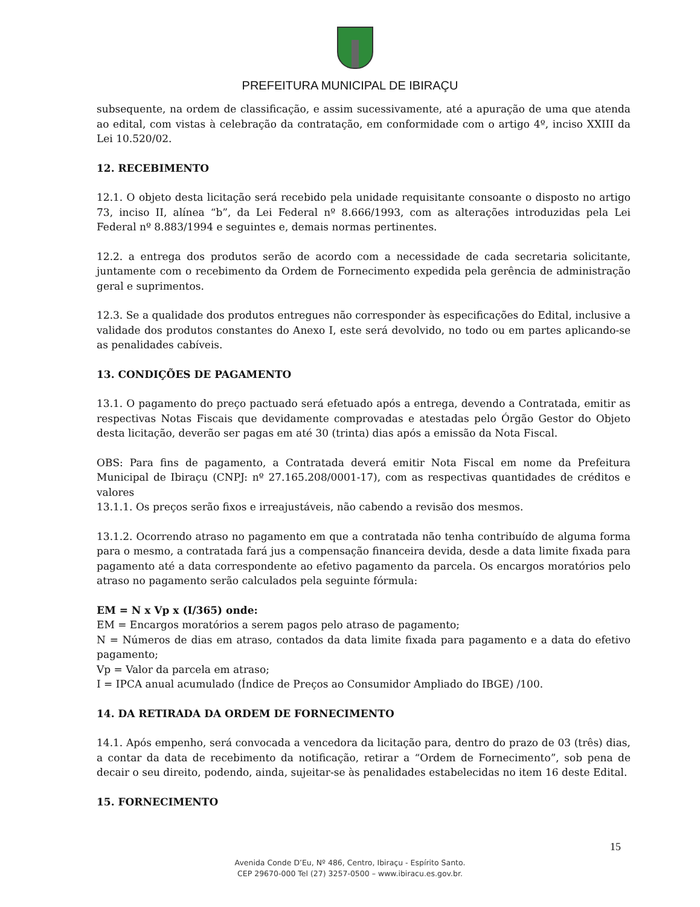PREFEITURA MUNICIPAL DE IBIRAÇU
subsequente, na ordem de classificação, e assim sucessivamente, até a apuração de uma que atenda ao edital, com vistas à celebração da contratação, em conformidade com o artigo 4º, inciso XXIII da Lei 10.520/02.
12. RECEBIMENTO
12.1. O objeto desta licitação será recebido pela unidade requisitante consoante o disposto no artigo 73, inciso II, alínea “b”, da Lei Federal nº 8.666/1993, com as alterações introduzidas pela Lei Federal nº 8.883/1994 e seguintes e, demais normas pertinentes.
12.2. a entrega dos produtos serão de acordo com a necessidade de cada secretaria solicitante, juntamente com o recebimento da Ordem de Fornecimento expedida pela gerência de administração geral e suprimentos.
12.3. Se a qualidade dos produtos entregues não corresponder às especificações do Edital, inclusive a validade dos produtos constantes do Anexo I, este será devolvido, no todo ou em partes aplicando-se as penalidades cabíveis.
13. CONDIÇÕES DE PAGAMENTO
13.1. O pagamento do preço pactuado será efetuado após a entrega, devendo a Contratada, emitir as respectivas Notas Fiscais que devidamente comprovadas e atestadas pelo Órgão Gestor do Objeto desta licitação, deverão ser pagas em até 30 (trinta) dias após a emissão da Nota Fiscal.
OBS: Para fins de pagamento, a Contratada deverá emitir Nota Fiscal em nome da Prefeitura Municipal de Ibiraçu (CNPJ: nº 27.165.208/0001-17), com as respectivas quantidades de créditos e valores
13.1.1. Os preços serão fixos e irreajustáveis, não cabendo a revisão dos mesmos.
13.1.2. Ocorrendo atraso no pagamento em que a contratada não tenha contribuído de alguma forma para o mesmo, a contratada fará jus a compensação financeira devida, desde a data limite fixada para pagamento até a data correspondente ao efetivo pagamento da parcela. Os encargos moratórios pelo atraso no pagamento serão calculados pela seguinte fórmula:
EM = N x Vp x (I/365) onde:
EM = Encargos moratórios a serem pagos pelo atraso de pagamento;
N = Números de dias em atraso, contados da data limite fixada para pagamento e a data do efetivo pagamento;
Vp = Valor da parcela em atraso;
I = IPCA anual acumulado (Índice de Preços ao Consumidor Ampliado do IBGE) /100.
14. DA RETIRADA DA ORDEM DE FORNECIMENTO
14.1. Após empenho, será convocada a vencedora da licitação para, dentro do prazo de 03 (três) dias, a contar da data de recebimento da notificação, retirar a “Ordem de Fornecimento”, sob pena de decair o seu direito, podendo, ainda, sujeitar-se às penalidades estabelecidas no item 16 deste Edital.
15. FORNECIMENTO
15
Avenida Conde D’Eu, Nº 486, Centro, Ibiraçu - Espírito Santo.
CEP 29670-000 Tel (27) 3257-0500 – www.ibiracu.es.gov.br.